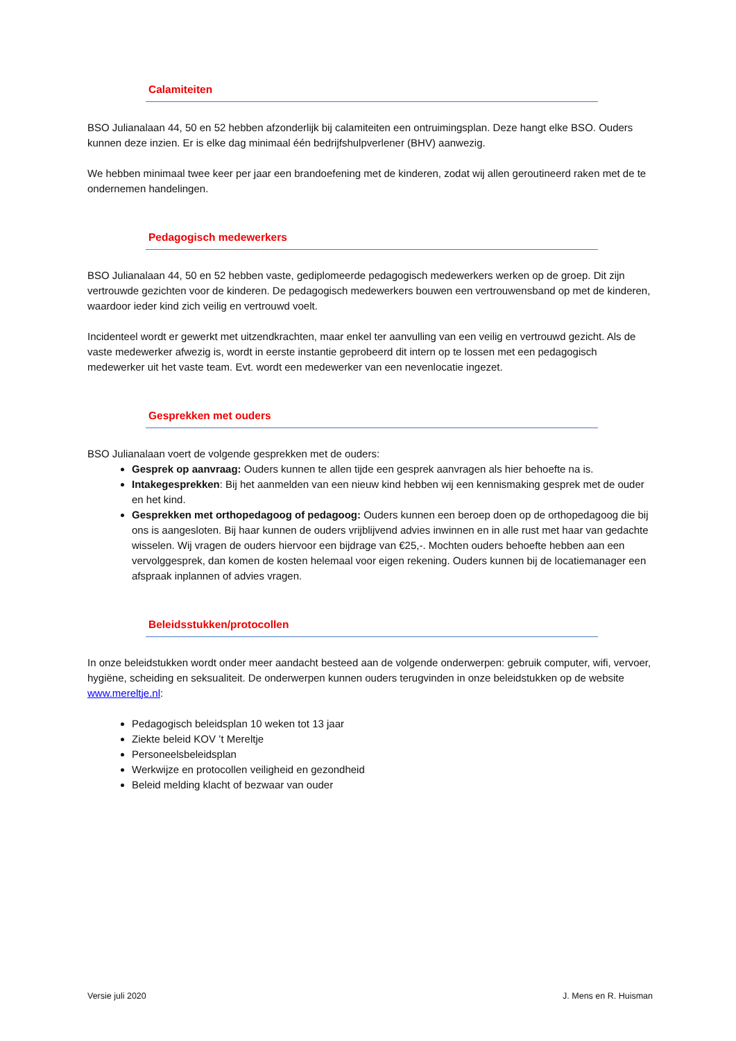Calamiteiten
BSO Julianalaan 44, 50 en 52 hebben afzonderlijk bij calamiteiten een ontruimingsplan. Deze hangt elke BSO. Ouders kunnen deze inzien. Er is elke dag minimaal één bedrijfshulpverlener (BHV) aanwezig.
We hebben minimaal twee keer per jaar een brandoefening met de kinderen, zodat wij allen geroutineerd raken met de te ondernemen handelingen.
Pedagogisch medewerkers
BSO Julianalaan 44, 50 en 52 hebben vaste, gediplomeerde pedagogisch medewerkers werken op de groep. Dit zijn vertrouwde gezichten voor de kinderen. De pedagogisch medewerkers bouwen een vertrouwensband op met de kinderen, waardoor ieder kind zich veilig en vertrouwd voelt.
Incidenteel wordt er gewerkt met uitzendkrachten, maar enkel ter aanvulling van een veilig en vertrouwd gezicht. Als de vaste medewerker afwezig is, wordt in eerste instantie geprobeerd dit intern op te lossen met een pedagogisch medewerker uit het vaste team. Evt. wordt een medewerker van een nevenlocatie ingezet.
Gesprekken met ouders
BSO Julianalaan voert de volgende gesprekken met de ouders:
Gesprek op aanvraag: Ouders kunnen te allen tijde een gesprek aanvragen als hier behoefte na is.
Intakegesprekken: Bij het aanmelden van een nieuw kind hebben wij een kennismaking gesprek met de ouder en het kind.
Gesprekken met orthopedagoog of pedagoog: Ouders kunnen een beroep doen op de orthopedagoog die bij ons is aangesloten. Bij haar kunnen de ouders vrijblijvend advies inwinnen en in alle rust met haar van gedachte wisselen. Wij vragen de ouders hiervoor een bijdrage van €25,-. Mochten ouders behoefte hebben aan een vervolggesprek, dan komen de kosten helemaal voor eigen rekening. Ouders kunnen bij de locatiemanager een afspraak inplannen of advies vragen.
Beleidsstukken/protocollen
In onze beleidstukken wordt onder meer aandacht besteed aan de volgende onderwerpen: gebruik computer, wifi, vervoer, hygiëne, scheiding en seksualiteit. De onderwerpen kunnen ouders terugvinden in onze beleidstukken op de website www.mereltje.nl:
Pedagogisch beleidsplan 10 weken tot 13 jaar
Ziekte beleid KOV ’t Mereltje
Personeelsbeleidsplan
Werkwijze en protocollen veiligheid en gezondheid
Beleid melding klacht of bezwaar van ouder
Versie juli 2020 J. Mens en R. Huisman